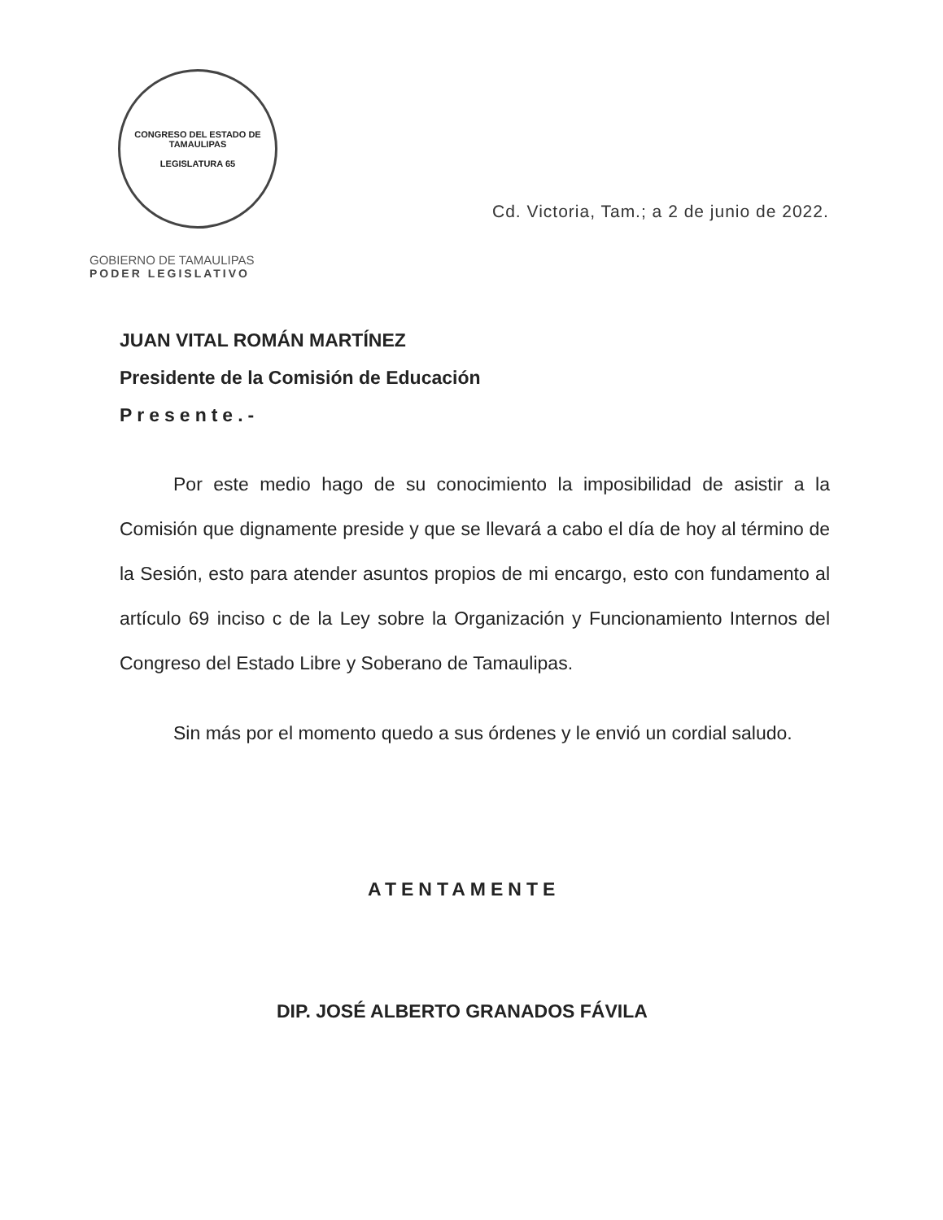CONGRESO DEL ESTADO DE TAMAULIPAS
LEGISLATURA 65
GOBIERNO DE TAMAULIPAS
PODER LEGISLATIVO
Cd. Victoria, Tam.; a 2 de junio de 2022.
JUAN VITAL ROMÁN MARTÍNEZ
Presidente de la Comisión de Educación
Presente.-
Por este medio hago de su conocimiento la imposibilidad de asistir a la Comisión que dignamente preside y que se llevará a cabo el día de hoy al término de la Sesión, esto para atender asuntos propios de mi encargo, esto con fundamento al artículo 69 inciso c de la Ley sobre la Organización y Funcionamiento Internos del Congreso del Estado Libre y Soberano de Tamaulipas.
Sin más por el momento quedo a sus órdenes y le envió un cordial saludo.
ATENTAMENTE
DIP. JOSÉ ALBERTO GRANADOS FÁVILA